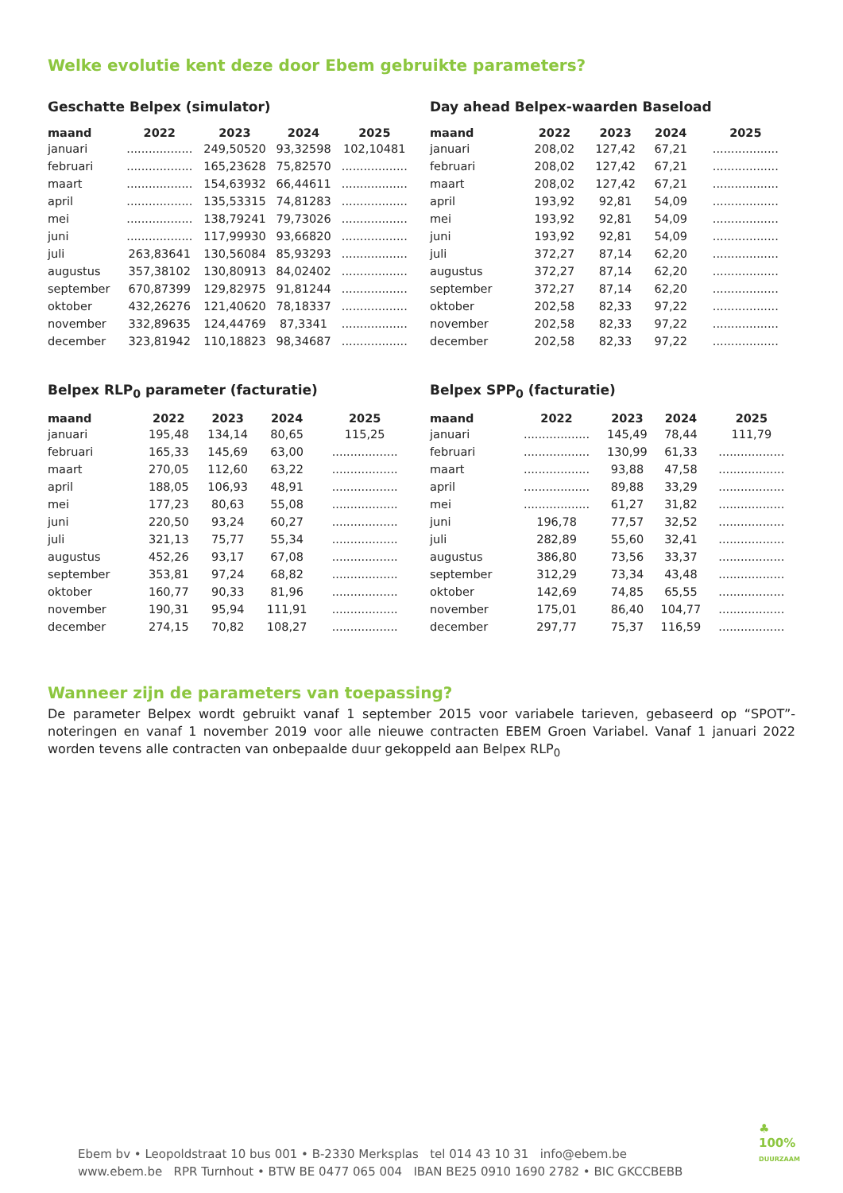Welke evolutie kent deze door Ebem gebruikte parameters?
Geschatte Belpex (simulator)
| maand | 2022 | 2023 | 2024 | 2025 |
| --- | --- | --- | --- | --- |
| januari | .................. | 249,50520 | 93,32598 | 102,10481 |
| februari | .................. | 165,23628 | 75,82570 | .................. |
| maart | .................. | 154,63932 | 66,44611 | .................. |
| april | .................. | 135,53315 | 74,81283 | .................. |
| mei | .................. | 138,79241 | 79,73026 | .................. |
| juni | .................. | 117,99930 | 93,66820 | .................. |
| juli | 263,83641 | 130,56084 | 85,93293 | .................. |
| augustus | 357,38102 | 130,80913 | 84,02402 | .................. |
| september | 670,87399 | 129,82975 | 91,81244 | .................. |
| oktober | 432,26276 | 121,40620 | 78,18337 | .................. |
| november | 332,89635 | 124,44769 | 87,3341 | .................. |
| december | 323,81942 | 110,18823 | 98,34687 | .................. |
Day ahead Belpex-waarden Baseload
| maand | 2022 | 2023 | 2024 | 2025 |
| --- | --- | --- | --- | --- |
| januari | 208,02 | 127,42 | 67,21 | .................. |
| februari | 208,02 | 127,42 | 67,21 | .................. |
| maart | 208,02 | 127,42 | 67,21 | .................. |
| april | 193,92 | 92,81 | 54,09 | .................. |
| mei | 193,92 | 92,81 | 54,09 | .................. |
| juni | 193,92 | 92,81 | 54,09 | .................. |
| juli | 372,27 | 87,14 | 62,20 | .................. |
| augustus | 372,27 | 87,14 | 62,20 | .................. |
| september | 372,27 | 87,14 | 62,20 | .................. |
| oktober | 202,58 | 82,33 | 97,22 | .................. |
| november | 202,58 | 82,33 | 97,22 | .................. |
| december | 202,58 | 82,33 | 97,22 | .................. |
Belpex RLP<sub>0</sub> parameter (facturatie)
| maand | 2022 | 2023 | 2024 | 2025 |
| --- | --- | --- | --- | --- |
| januari | 195,48 | 134,14 | 80,65 | 115,25 |
| februari | 165,33 | 145,69 | 63,00 | .................. |
| maart | 270,05 | 112,60 | 63,22 | .................. |
| april | 188,05 | 106,93 | 48,91 | .................. |
| mei | 177,23 | 80,63 | 55,08 | .................. |
| juni | 220,50 | 93,24 | 60,27 | .................. |
| juli | 321,13 | 75,77 | 55,34 | .................. |
| augustus | 452,26 | 93,17 | 67,08 | .................. |
| september | 353,81 | 97,24 | 68,82 | .................. |
| oktober | 160,77 | 90,33 | 81,96 | .................. |
| november | 190,31 | 95,94 | 111,91 | .................. |
| december | 274,15 | 70,82 | 108,27 | .................. |
Belpex SPP<sub>0</sub> (facturatie)
| maand | 2022 | 2023 | 2024 | 2025 |
| --- | --- | --- | --- | --- |
| januari | .................. | 145,49 | 78,44 | 111,79 |
| februari | .................. | 130,99 | 61,33 | .................. |
| maart | .................. | 93,88 | 47,58 | .................. |
| april | .................. | 89,88 | 33,29 | .................. |
| mei | .................. | 61,27 | 31,82 | .................. |
| juni | 196,78 | 77,57 | 32,52 | .................. |
| juli | 282,89 | 55,60 | 32,41 | .................. |
| augustus | 386,80 | 73,56 | 33,37 | .................. |
| september | 312,29 | 73,34 | 43,48 | .................. |
| oktober | 142,69 | 74,85 | 65,55 | .................. |
| november | 175,01 | 86,40 | 104,77 | .................. |
| december | 297,77 | 75,37 | 116,59 | .................. |
Wanneer zijn de parameters van toepassing?
De parameter Belpex wordt gebruikt vanaf 1 september 2015 voor variabele tarieven, gebaseerd op “SPOT”-noteringen en vanaf 1 november 2019 voor alle nieuwe contracten EBEM Groen Variabel. Vanaf 1 januari 2022 worden tevens alle contracten van onbepaalde duur gekoppeld aan Belpex RLP<sub>0</sub>
Ebem bv • Leopoldstraat 10 bus 001 • B-2330 Merksplas tel 014 43 10 31 info@ebem.be
www.ebem.be RPR Turnhout • BTW BE 0477 065 004 IBAN BE25 0910 1690 2782 • BIC GKCCBEBB
♣
100%
DUURZAAM